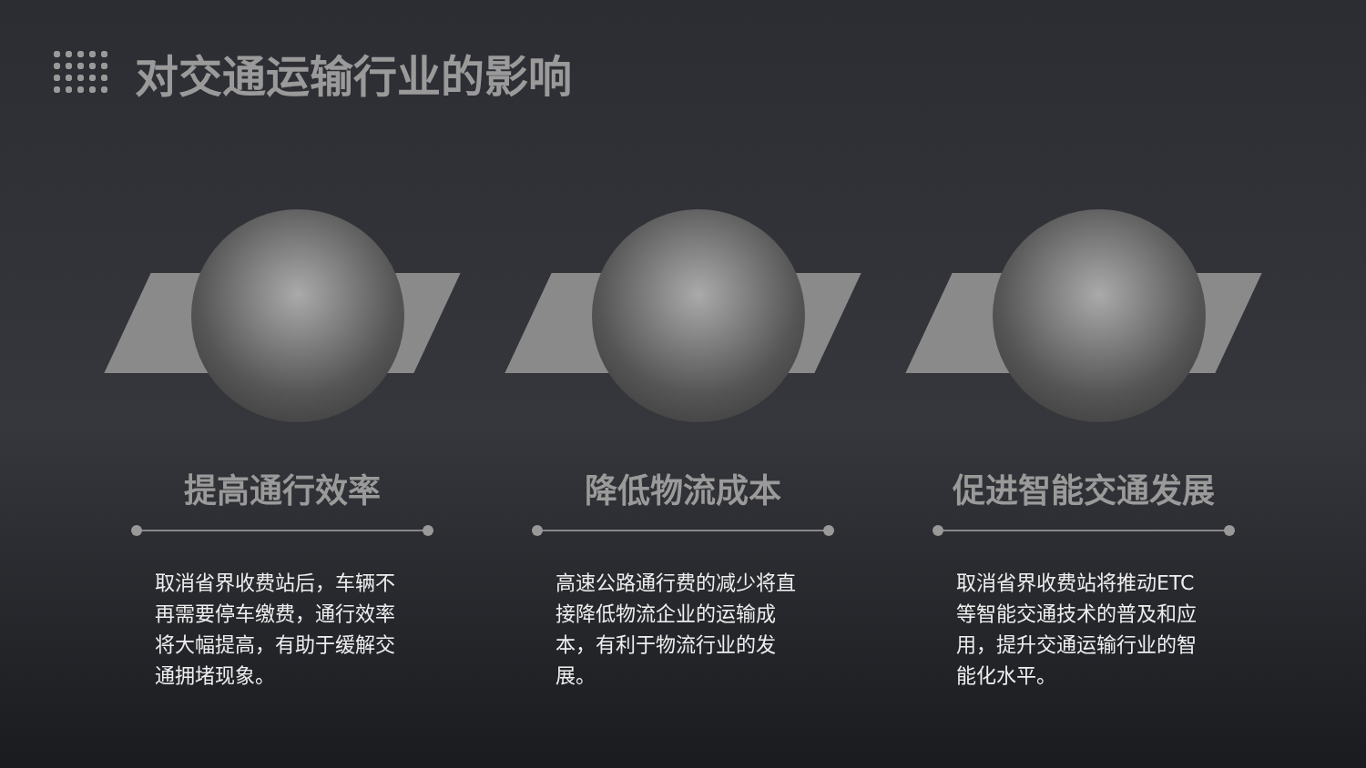对交通运输行业的影响
提高通行效率
取消省界收费站后，车辆不再需要停车缴费，通行效率将大幅提高，有助于缓解交通拥堵现象。
降低物流成本
高速公路通行费的减少将直接降低物流企业的运输成本，有利于物流行业的发展。
促进智能交通发展
取消省界收费站将推动ETC等智能交通技术的普及和应用，提升交通运输行业的智能化水平。